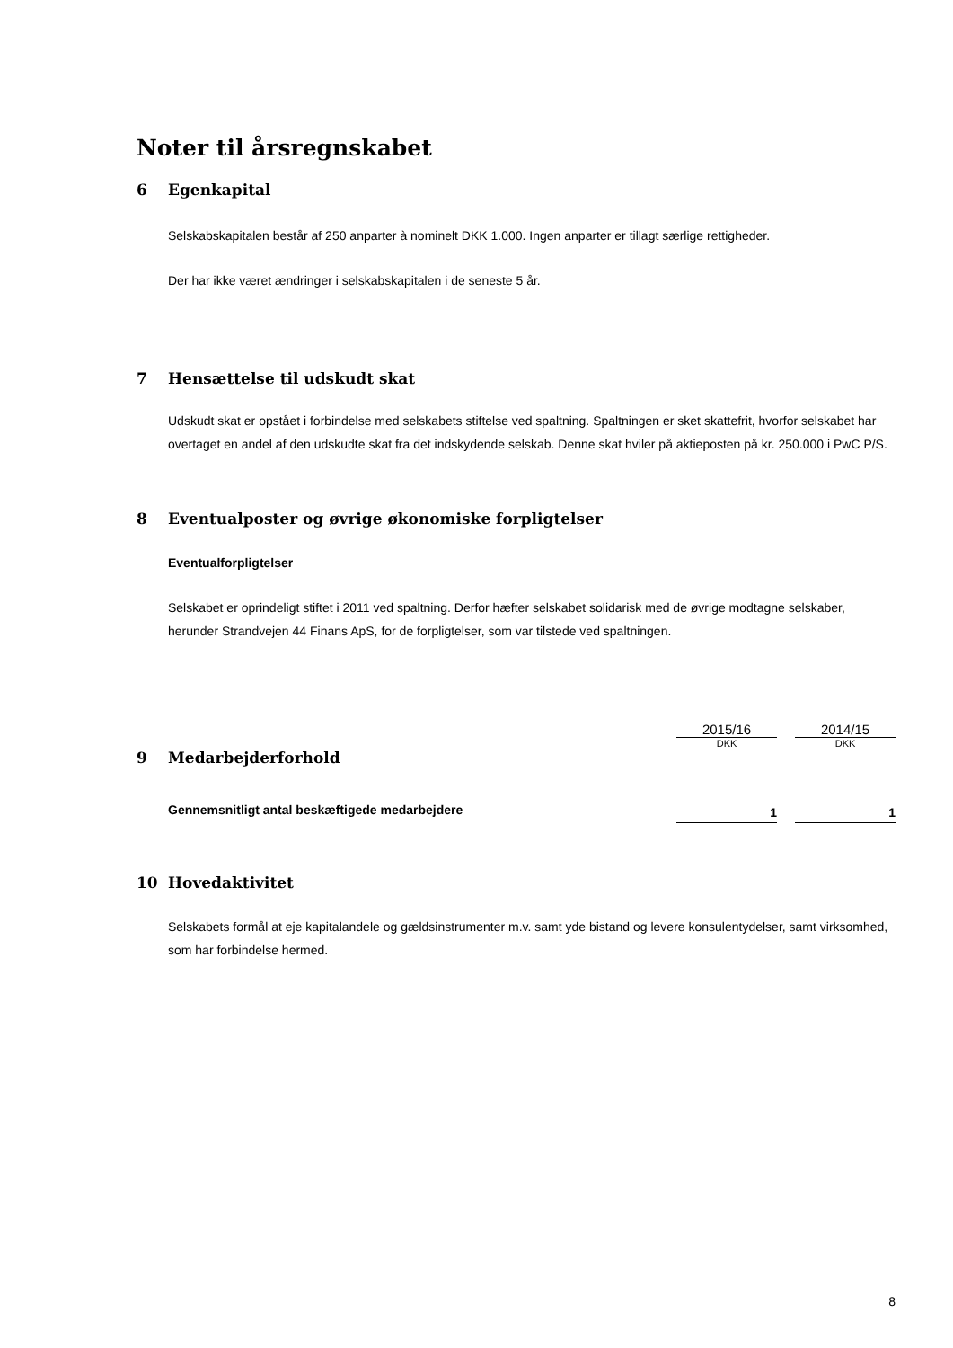Noter til årsregnskabet
6 Egenkapital
Selskabskapitalen består af 250 anparter à nominelt DKK 1.000. Ingen anparter er tillagt særlige rettigheder.
Der har ikke været ændringer i selskabskapitalen i de seneste 5 år.
7 Hensættelse til udskudt skat
Udskudt skat er opstået i forbindelse med selskabets stiftelse ved spaltning. Spaltningen er sket skattefrit, hvorfor selskabet har overtaget en andel af den udskudte skat fra det indskydende selskab. Denne skat hviler på aktieposten på kr. 250.000 i PwC P/S.
8 Eventualposter og øvrige økonomiske forpligtelser
Eventualforpligtelser
Selskabet er oprindeligt stiftet i 2011 ved spaltning. Derfor hæfter selskabet solidarisk med de øvrige modtagne selskaber, herunder Strandvejen 44 Finans ApS, for de forpligtelser, som var tilstede ved spaltningen.
| | 2015/16 | | 2014/15 |
| | DKK | | DKK |
| 9 Medarbejderforhold | | | |
| Gennemsnitligt antal beskæftigede medarbejdere | 1 | | 1 |
10 Hovedaktivitet
Selskabets formål at eje kapitalandele og gældsinstrumenter m.v. samt yde bistand og levere konsulentydelser, samt virksomhed, som har forbindelse hermed.
8